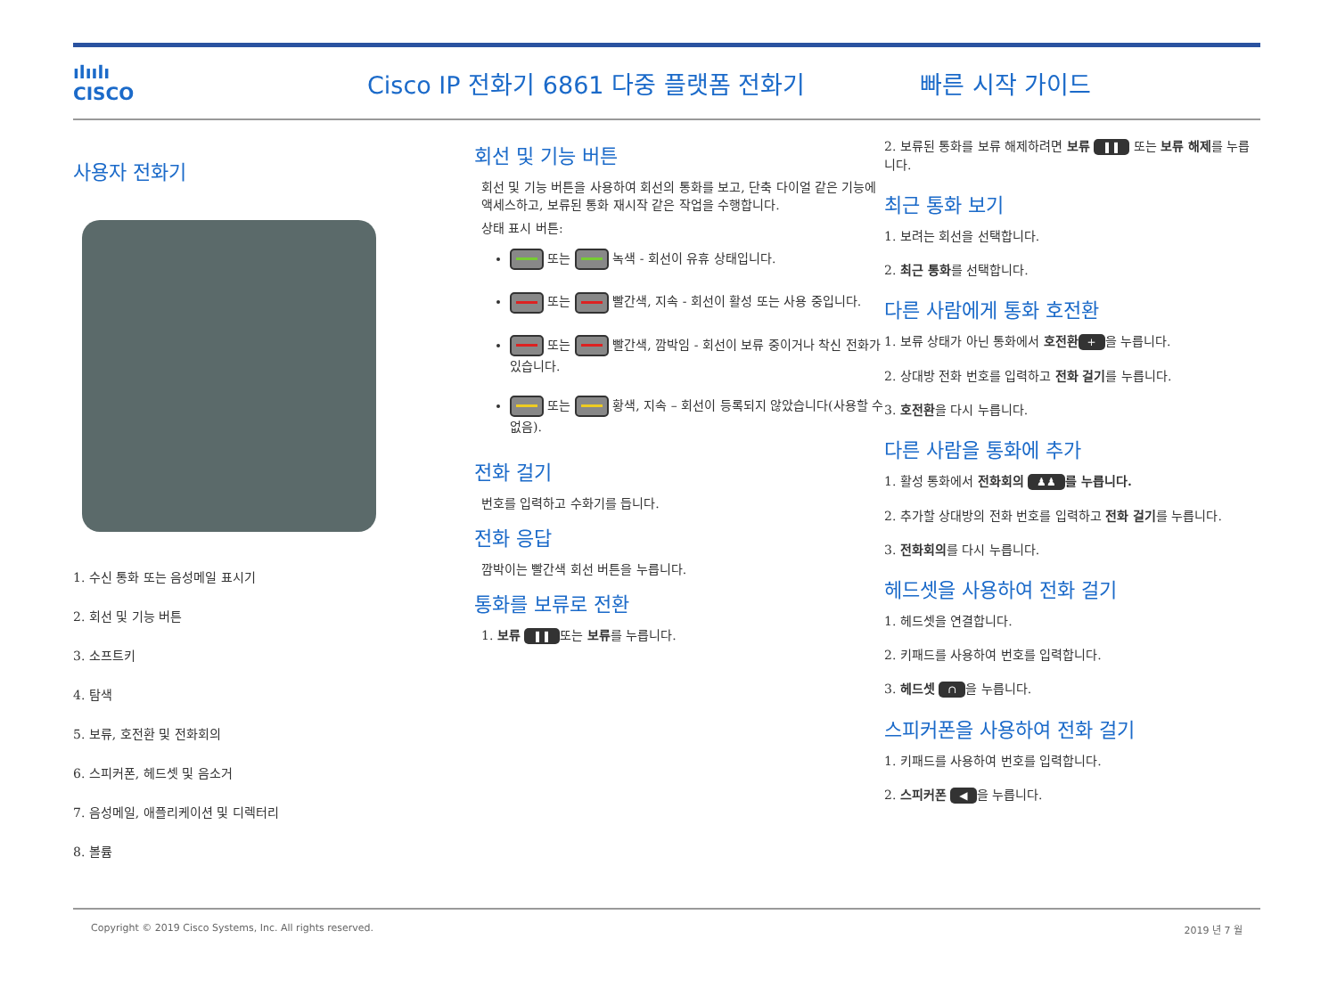ılıılı
CISCO
Cisco IP 전화기 6861 다중 플랫폼 전화기 빠른 시작 가이드
사용자 전화기
1. 수신 통화 또는 음성메일 표시기
2. 회선 및 기능 버튼
3. 소프트키
4. 탐색
5. 보류, 호전환 및 전화회의
6. 스피커폰, 헤드셋 및 음소거
7. 음성메일, 애플리케이션 및 디렉터리
8. 볼륨
회선 및 기능 버튼
회선 및 기능 버튼을 사용하여 회선의 통화를 보고, 단축 다이얼 같은 기능에 액세스하고, 보류된 통화 재시작 같은 작업을 수행합니다.
상태 표시 버튼:
또는 녹색 - 회선이 유휴 상태입니다.
또는 빨간색, 지속 - 회선이 활성 또는 사용 중입니다.
또는 빨간색, 깜박임 - 회선이 보류 중이거나 착신 전화가 있습니다.
또는 황색, 지속 – 회선이 등록되지 않았습니다(사용할 수 없음).
전화 걸기
번호를 입력하고 수화기를 듭니다.
전화 응답
깜박이는 빨간색 회선 버튼을 누릅니다.
통화를 보류로 전환
1. 보류 ❚❚ 또는 보류를 누릅니다.
2. 보류된 통화를 보류 해제하려면 보류 ❚❚ 또는 보류 해제를 누릅니다.
최근 통화 보기
1. 보려는 회선을 선택합니다.
2. 최근 통화를 선택합니다.
다른 사람에게 통화 호전환
1. 보류 상태가 아닌 통화에서 호전환 + 을 누릅니다.
2. 상대방 전화 번호를 입력하고 전화 걸기를 누릅니다.
3. 호전환을 다시 누릅니다.
다른 사람을 통화에 추가
1. 활성 통화에서 전화회의 ♟♟ 를 누릅니다.
2. 추가할 상대방의 전화 번호를 입력하고 전화 걸기를 누릅니다.
3. 전화회의를 다시 누릅니다.
헤드셋을 사용하여 전화 걸기
1. 헤드셋을 연결합니다.
2. 키패드를 사용하여 번호를 입력합니다.
3. 헤드셋 ∩ 을 누릅니다.
스피커폰을 사용하여 전화 걸기
1. 키패드를 사용하여 번호를 입력합니다.
2. 스피커폰 ◀ 을 누릅니다.
Copyright © 2019 Cisco Systems, Inc. All rights reserved. 2019 년 7 월